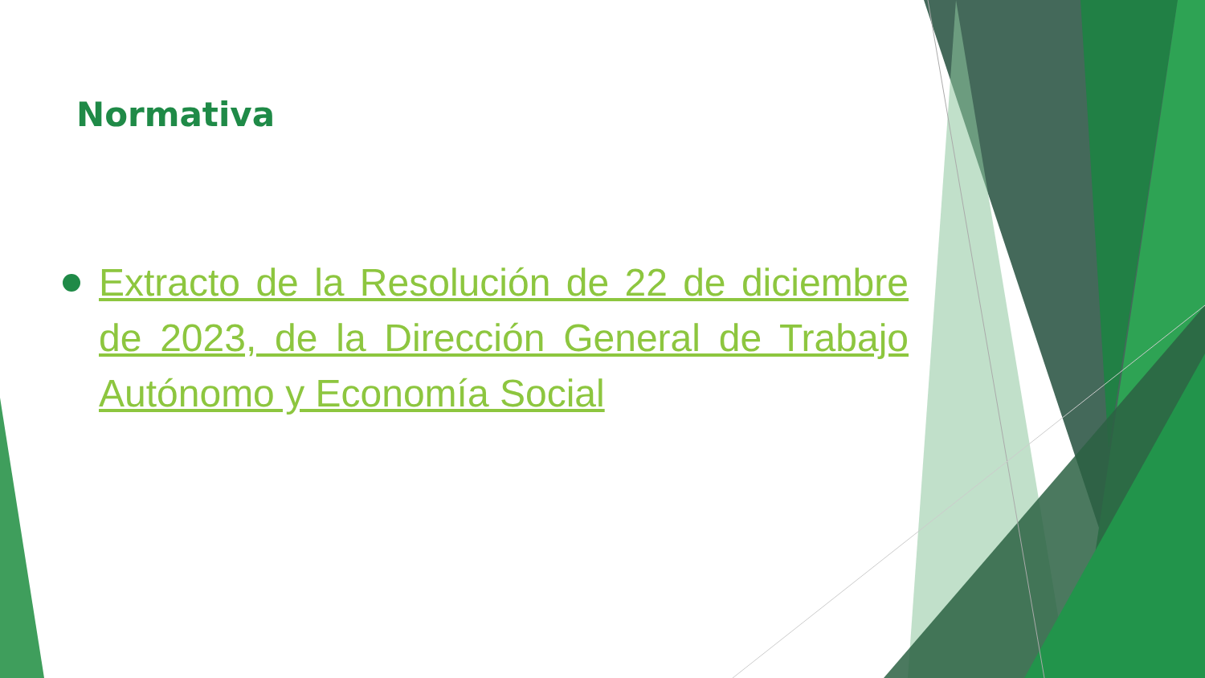Normativa
Extracto de la Resolución de 22 de diciembre de 2023, de la Dirección General de Trabajo Autónomo y Economía Social